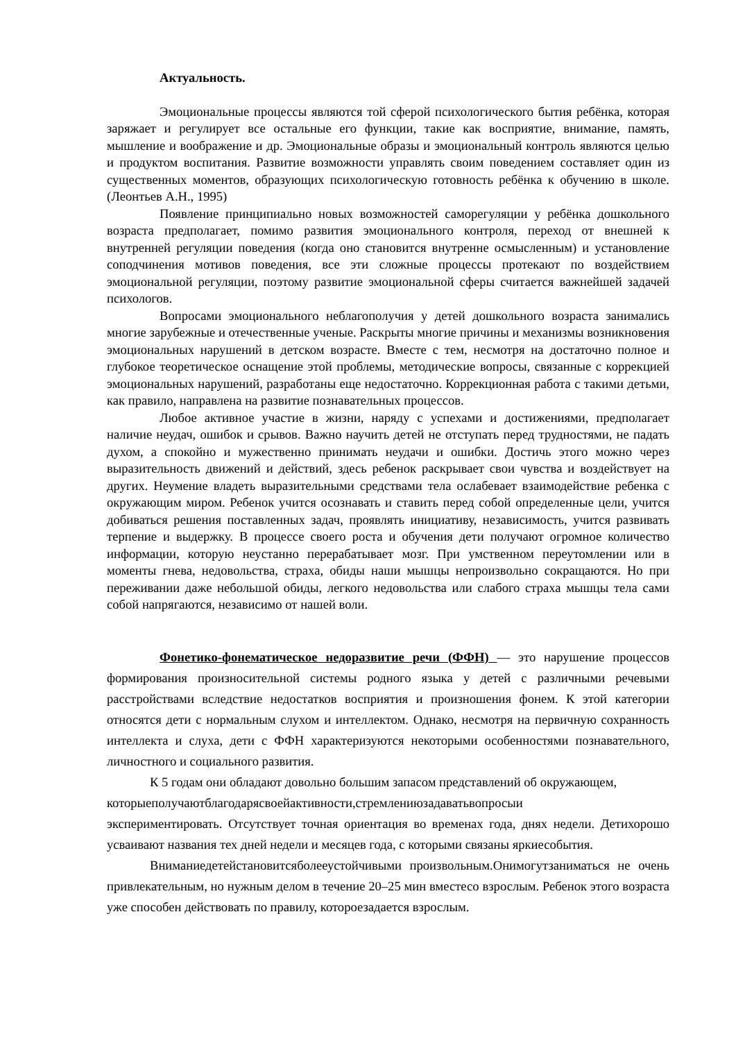Актуальность.
Эмоциональные процессы являются той сферой психологического бытия ребёнка, которая заряжает и регулирует все остальные его функции, такие как восприятие, внимание, память, мышление и воображение и др. Эмоциональные образы и эмоциональный контроль являются целью и продуктом воспитания. Развитие возможности управлять своим поведением составляет один из существенных моментов, образующих психологическую готовность ребёнка к обучению в школе. (Леонтьев А.Н., 1995)
Появление принципиально новых возможностей саморегуляции у ребёнка дошкольного возраста предполагает, помимо развития эмоционального контроля, переход от внешней к внутренней регуляции поведения (когда оно становится внутренне осмысленным) и установление соподчинения мотивов поведения, все эти сложные процессы протекают по воздействием эмоциональной регуляции, поэтому развитие эмоциональной сферы считается важнейшей задачей психологов.
Вопросами эмоционального неблагополучия у детей дошкольного возраста занимались многие зарубежные и отечественные ученые. Раскрыты многие причины и механизмы возникновения эмоциональных нарушений в детском возрасте. Вместе с тем, несмотря на достаточно полное и глубокое теоретическое оснащение этой проблемы, методические вопросы, связанные с коррекцией эмоциональных нарушений, разработаны еще недостаточно. Коррекционная работа с такими детьми, как правило, направлена на развитие познавательных процессов.
Любое активное участие в жизни, наряду с успехами и достижениями, предполагает наличие неудач, ошибок и срывов. Важно научить детей не отступать перед трудностями, не падать духом, а спокойно и мужественно принимать неудачи и ошибки. Достичь этого можно через выразительность движений и действий, здесь ребенок раскрывает свои чувства и воздействует на других. Неумение владеть выразительными средствами тела ослабевает взаимодействие ребенка с окружающим миром. Ребенок учится осознавать и ставить перед собой определенные цели, учится добиваться решения поставленных задач, проявлять инициативу, независимость, учится развивать терпение и выдержку. В процессе своего роста и обучения дети получают огромное количество информации, которую неустанно перерабатывает мозг. При умственном переутомлении или в моменты гнева, недовольства, страха, обиды наши мышцы непроизвольно сокращаются. Но при переживании даже небольшой обиды, легкого недовольства или слабого страха мышцы тела сами собой напрягаются, независимо от нашей воли.
Фонетико-фонематическое недоразвитие речи (ФФН) — это нарушение процессов формирования произносительной системы родного языка у детей с различными речевыми расстройствами вследствие недостатков восприятия и произношения фонем. К этой категории относятся дети с нормальным слухом и интеллектом. Однако, несмотря на первичную сохранность интеллекта и слуха, дети с ФФН характеризуются некоторыми особенностями познавательного, личностного и социального развития.
К 5 годам они обладают довольно большим запасом представлений об окружающем,
которыеполучаютблагодарясвоейактивности,стремлениюзадаватьвопросыи
экспериментировать. Отсутствует точная ориентация во временах года, днях недели. Детихорошо усваивают названия тех дней недели и месяцев года, с которыми связаны яркиесобытия.
Вниманиедетейстановитсяболееустойчивыми произвольным.Онимогутзаниматься не очень привлекательным, но нужным делом в течение 20–25 мин вместесо взрослым. Ребенок этого возраста уже способен действовать по правилу, котороезадается взрослым.